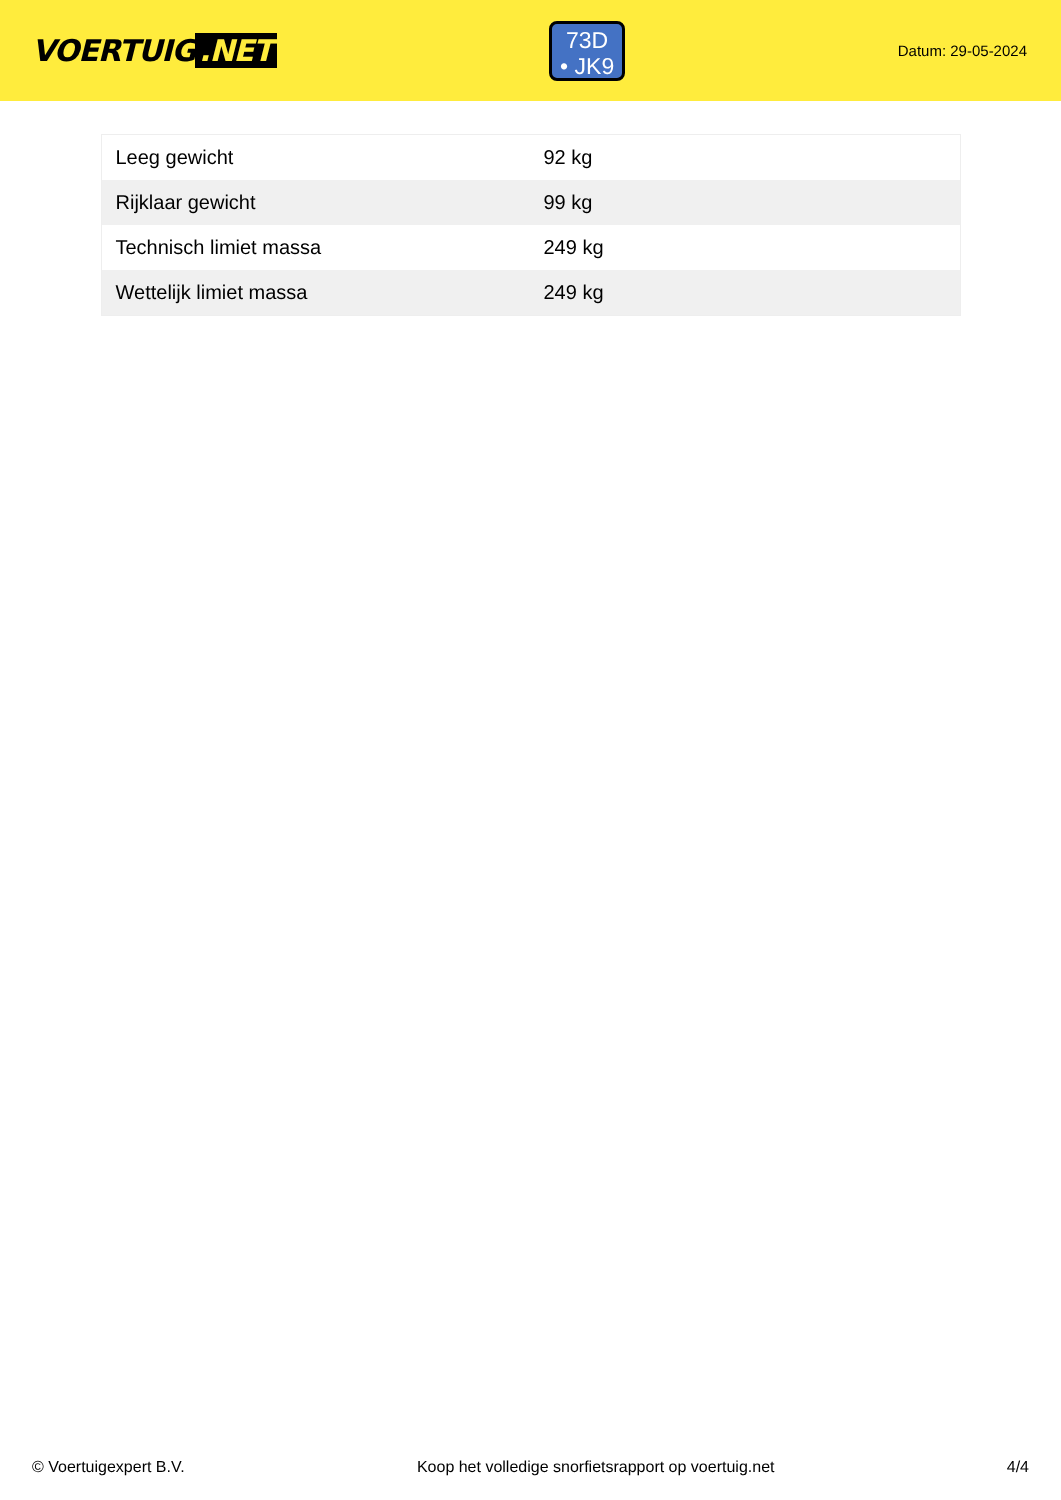VOERTUIG.NET
73D
• JK9
Datum: 29-05-2024
| Leeg gewicht | 92 kg |
| Rijklaar gewicht | 99 kg |
| Technisch limiet massa | 249 kg |
| Wettelijk limiet massa | 249 kg |
© Voertuigexpert B.V. Koop het volledige snorfietsrapport op voertuig.net 4/4